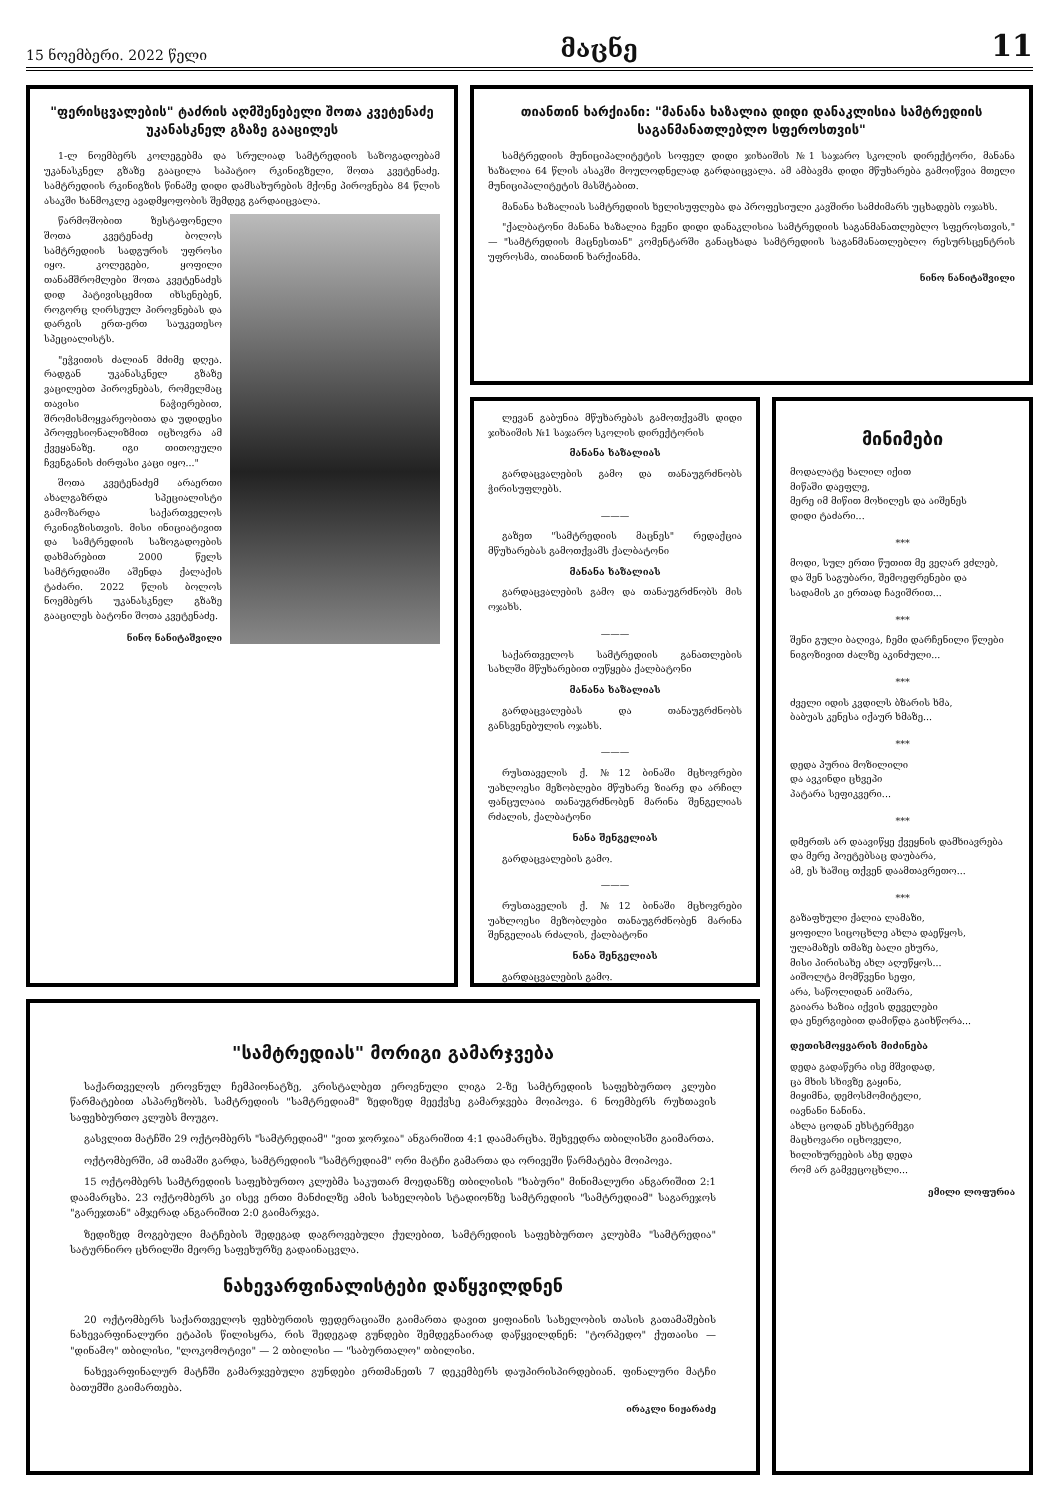15 ნოემბერი. 2022 წელი მაცნე 11
"ფერისცვალების" ტაძრის აღმშენებელი შოთა კვეტენაძე უკანასკნელ გზაზე გააცილეს
1-ლ ნოემბერს კოლეგებმა და სრულიად სამტრედიის საზოგადოებამ უკანასკნელ გზაზე გააცილა საპატიო რკინიგზელი, შოთა კვეტენაძე. სამტრედიის რკინიგზის წინაშე დიდი დამსახურების მქონე პიროვნება 84 წლის ასაკში ხანმოკლე ავადმყოფობის შემდეგ გარდაიცვალა.
წარმოშობით ზესტაფონელი შოთა კვეტენაძე ბოლოს სამტრედიის სადგურის უფროსი იყო. კოლეგები, ყოფილი თანამშრომლები შოთა კვეტენაძეს დიდ პატივისცემით იხსენებენ, როგორც ღირსეულ პიროვნებას და დარგის ერთ-ერთ საუკეთესო სპეციალისტს.
"ეჭვითის ძალიან მძიმე დღეა. რადგან უკანასკნელ გზაზე ვაცილებთ პიროვნებას, რომელმაც თავისი ნაჭიერებით, შრომისმოყვარეობითა და უდიდესი პროფესიონალიზმით იცხოვრა ამ ქვეყანაზე. იგი თითოეული ჩვენგანის ძირფასი კაცი იყო..."
შოთა კვეტენაძემ არაერთი ახალგაზრდა სპეციალისტი გამოზარდა საქართველოს რკინიგზისთვის. მისი ინიციატივით და სამტრედიის საზოგადოების დახმარებით 2000 წელს სამტრედიაში აშენდა ქალაქის ტაძარი. 2022 წლის ბოლოს ნოემბერს უკანასკნელ გზაზე გააცილეს ბატონი შოთა კვეტენაძე.
ნინო ნანიტაშვილი
თიანთინ ხარქიანი: "მანანა ხაზალია დიდი დანაკლისია სამტრედიის საგანმანათლებლო სფეროსთვის"
სამტრედიის მუნიციპალიტეტის სოფელ დიდი ჯიხაიშის №1 საჯარო სკოლის დირექტორი, მანანა ხაზალია 64 წლის ასაკში მოულოდნელად გარდაიცვალა. ამ ამბავმა დიდი მწუხარება გამოიწვია მთელი მუნიციპალიტეტის მასშტაბით.
მანანა ხაზალიას სამტრედიის ხელისუფლება და პროფესიული კავშირი სამძიმარს უცხადებს ოჯახს.
"ქალბატონი მანანა ხაზალია ჩვენი დიდი დანაკლისია სამტრედიის საგანმანათლებლო სფეროსთვის," — "სამტრედიის მაცნესთან" კომენტარში განაცხადა სამტრედიის საგანმანათლებლო რესურსცენტრის უფროსმა, თიანთინ ხარქიანმა.
ნინო ნანიტაშვილი
ლევან გაბუნია მწუხარებას გამოთქვამს დიდი ჯიხაიშის №1 საჯარო სკოლის დირექტორის
მანანა ხაზალიას
გარდაცვალების გამო და თანაუგრძნობს ჭირისუფლებს.
———
გაზეთ "სამტრედიის მაცნეს" რედაქცია მწუხარებას გამოთქვამს ქალბატონი
მანანა ხაზალიას
გარდაცვალების გამო და თანაუგრძნობს მის ოჯახს.
———
საქართველოს სამტრედიის განათლების სახლში მწუხარებით იუწყება ქალბატონი
მანანა ხაზალიას
გარდაცვალებას და თანაუგრძნობს განსვენებულის ოჯახს.
———
რუსთაველის ქ. №12 ბინაში მცხოვრები უახლოესი მეზობლები მწუხარე ზიარე და არჩილ ფანცულაია თანაუგრძნობენ მარინა შენგელიას რძალის, ქალბატონი
ნანა შენგელიას
გარდაცვალების გამო.
———
რუსთაველის ქ. №12 ბინაში მცხოვრები უახლოესი მეზობლები თანაუგრძნობენ მარინა შენგელიას რძალის, ქალბატონი
ნანა შენგელიას
გარდაცვალების გამო.
მინიმები
მოდალატე ხალილ იქით
მიწაში დაეფლე,
მერე იმ მიწით მოხილეს და აიშენეს
დიდი ტაძარი...
***
მოდი, სულ ერთი წუთით მე ვეღარ ვძლებ,
და შენ საგუბარი, შემოეფრენები და
სადამის კი ერთად ჩავიშრით...
***
შენი გული ბაღივა, ჩემი დარჩენილი წლები
ნიგოზივით ძალზე აკინძული...
***
ძველი იდის კვდილს ბზარის ხმა,
ბაბუას კენესა იქაურ ხმაზე...
***
დედა პურია მოზილილი
და ავკინდი ცხვეპი
პატარა სეფიკვერი...
***
დმერთს არ დაავიწყე ქვეყნის დამხიავრება
და მერე პოეტებსაც დაუბარა,
ამ, ეს ხაშიც თქვენ დაამთავრეთო...
***
გაზაფხული ქალია ლამაზი,
ყოფილი სიცოცხლე ახლა დაეწყოს,
ულამაზეს თმაზე ბალი ეხურა,
მისი პირისახე ახლ აღუწყოს...
აიშოლტა მომწვენი სეფი,
არა, საწოლიდან აიშარა,
გაიარა ხაზია იქვის დეველები
და ენერგიებით დამიწდა გაიხწორა...
დეთისმოყვარის მიძინება
დედა გადაწერა ისე მშვიდად,
ცა მხის სხივზე გაყინა,
მიყიმნა, დემოსმომიტელი,
იავნანი ნანინა.
ახლა ცოდან ეხსტერმეგი
მაცხოვარი იცხოველი,
ხილიხურეების ახე დედა
რომ არ გამვეცოცხლი...
ემილი ლოფურია
"სამტრედიას" მორიგი გამარჯვება
საქართველოს ეროვნულ ჩემპიონატზე, კრისტალბეთ ეროვნული ლიგა 2-ზე სამტრედიის საფეხბურთო კლუბი წარმატებით ასპარეზობს. სამტრედიის "სამტრედიამ" ზედიზედ მეექვსე გამარჯვება მოიპოვა. 6 ნოემბერს რუხთავის საფეხბურთო კლუბს მოუგო.
გასვლით მატჩში 29 ოქტომბერს "სამტრედიამ" "ვით ჯორჯია" ანგარიშით 4:1 დაამარცხა. შეხვედრა თბილისში გაიმართა.
ოქტომბერში, ამ თამაში გარდა, სამტრედიის "სამტრედიამ" ორი მატჩი გამართა და ორივეში წარმატება მოიპოვა.
15 ოქტომბერს სამტრედიის საფეხბურთო კლუბმა საკუთარ მოედანზე თბილისის "ხაბური" მინიმალური ანგარიშით 2:1 დაამარცხა. 23 ოქტომბერს კი ისევ ერთი მანძილზე ამის სახელობის სტადიონზე სამტრედიის "სამტრედიამ" საგარეჯოს "გარეჯთან" ამჯერად ანგარიშით 2:0 გაიმარჯვა.
ზედიზედ მოგებული მატჩების შედეგად დაგროვებული ქულებით, სამტრედიის საფეხბურთო კლუბმა "სამტრედია" სატურნირო ცხრილში მეორე საფეხურზე გადაინაცვლა.
ნახევარფინალისტები დაწყვილდნენ
20 ოქტომბერს საქართველოს ფეხბურთის ფედერაციაში გაიმართა დავით ყიფიანის სახელობის თასის გათამაშების ნახევარფინალური ეტაპის წილისყრა, რის შედეგად გუნდები შემდეგნაირად დაწყვილდნენ: "ტორპედო" ქუთაისი — "დინამო" თბილისი, "ლოკომოტივი" — 2 თბილისი — "საბურთალო" თბილისი.
ნახევარფინალურ მატჩში გამარჯვებული გუნდები ერთმანეთს 7 დეკემბერს დაუპირისპირდებიან. ფინალური მატჩი ბათუმში გაიმართება.
ირაკლი ნიჟარაძე